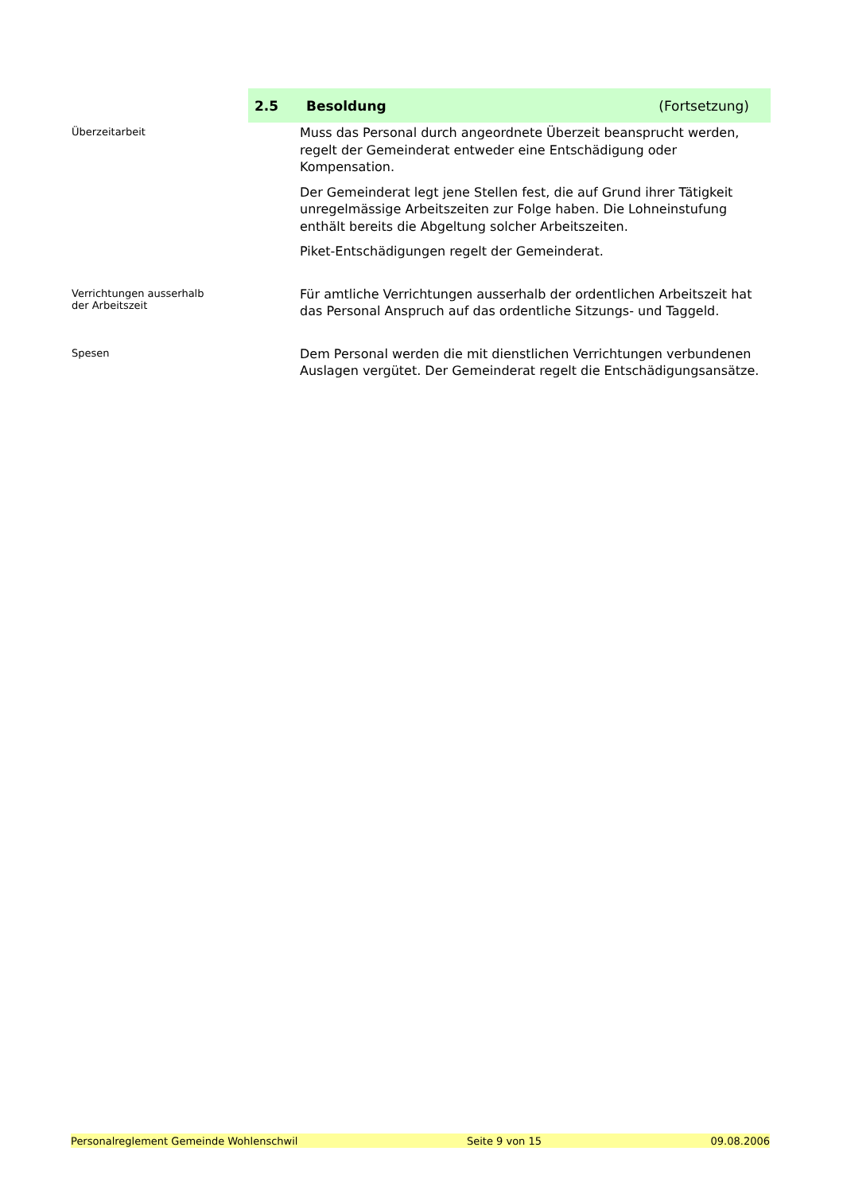2.5 Besoldung (Fortsetzung)
Überzeitarbeit
Muss das Personal durch angeordnete Überzeit beansprucht werden, regelt der Gemeinderat entweder eine Entschädigung oder Kompensation.
Der Gemeinderat legt jene Stellen fest, die auf Grund ihrer Tätigkeit unregelmässige Arbeitszeiten zur Folge haben. Die Lohneinstufung enthält bereits die Abgeltung solcher Arbeitszeiten.
Piket-Entschädigungen regelt der Gemeinderat.
Verrichtungen ausserhalb
der Arbeitszeit
Für amtliche Verrichtungen ausserhalb der ordentlichen Arbeitszeit hat das Personal Anspruch auf das ordentliche Sitzungs- und Taggeld.
Spesen
Dem Personal werden die mit dienstlichen Verrichtungen verbundenen Auslagen vergütet. Der Gemeinderat regelt die Entschädigungsansätze.
Personalreglement Gemeinde Wohlenschwil Seite 9 von 15 09.08.2006